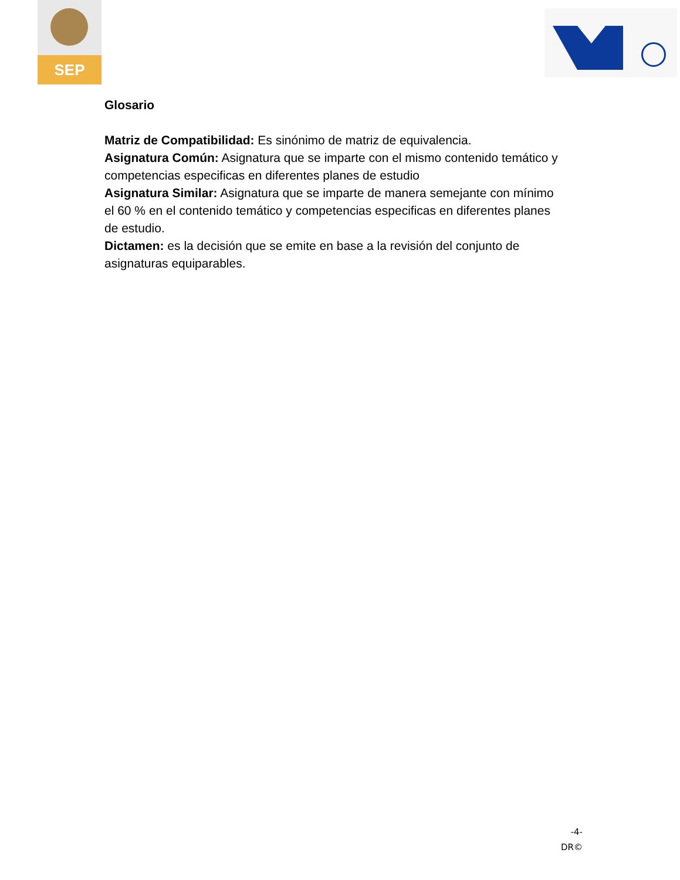SEP
Glosario
Matriz de Compatibilidad: Es sinónimo de matriz de equivalencia.
Asignatura Común: Asignatura que se imparte con el mismo contenido temático y competencias especificas en diferentes planes de estudio
Asignatura Similar: Asignatura que se imparte de manera semejante con mínimo el 60 % en el contenido temático y competencias especificas en diferentes planes de estudio.
Dictamen: es la decisión que se emite en base a la revisión del conjunto de asignaturas equiparables.
-4-
DR©